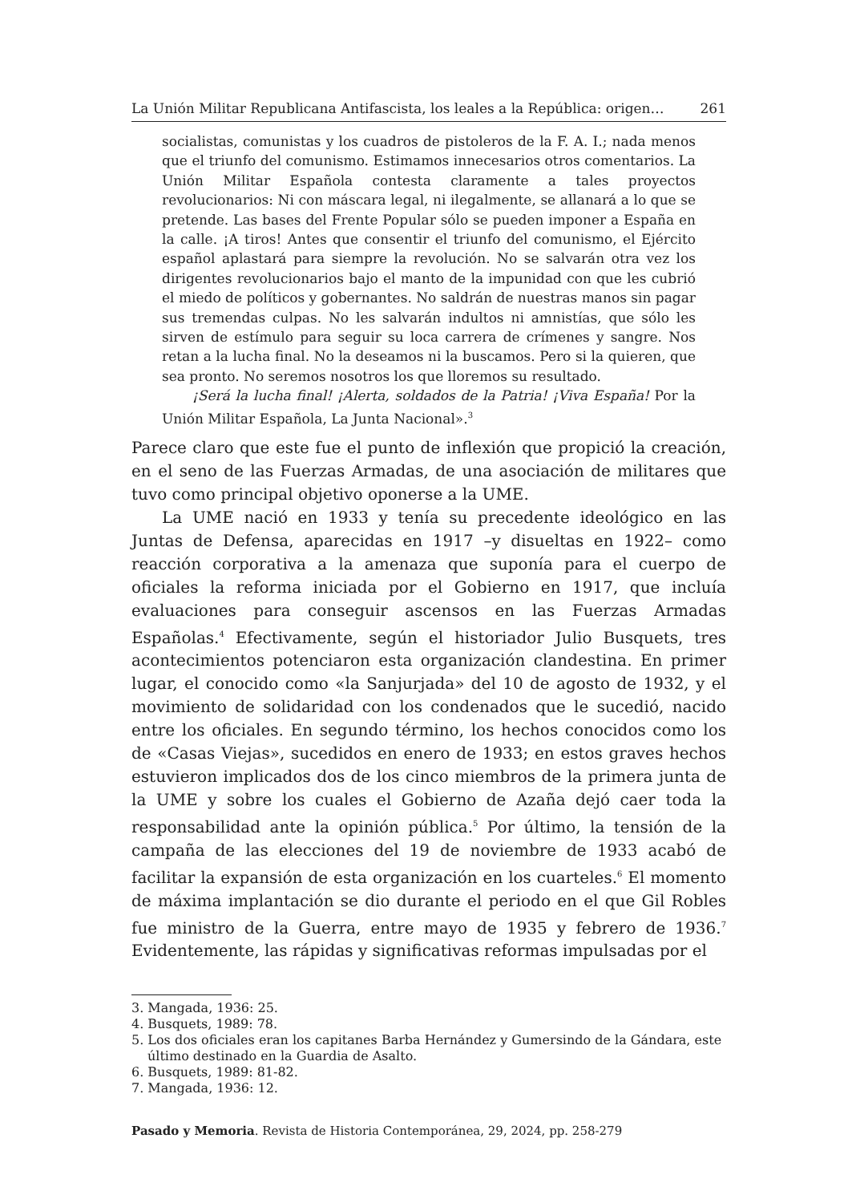La Unión Militar Republicana Antifascista, los leales a la República: origen… 261
socialistas, comunistas y los cuadros de pistoleros de la F. A. I.; nada menos que el triunfo del comunismo. Estimamos innecesarios otros comentarios. La Unión Militar Española contesta claramente a tales proyectos revolucionarios: Ni con máscara legal, ni ilegalmente, se allanará a lo que se pretende. Las bases del Frente Popular sólo se pueden imponer a España en la calle. ¡A tiros! Antes que consentir el triunfo del comunismo, el Ejército español aplastará para siempre la revolución. No se salvarán otra vez los dirigentes revolucionarios bajo el manto de la impunidad con que les cubrió el miedo de políticos y gobernantes. No saldrán de nuestras manos sin pagar sus tremendas culpas. No les salvarán indultos ni amnistías, que sólo les sirven de estímulo para seguir su loca carrera de crímenes y sangre. Nos retan a la lucha final. No la deseamos ni la buscamos. Pero si la quieren, que sea pronto. No seremos nosotros los que lloremos su resultado.
¡Será la lucha final! ¡Alerta, soldados de la Patria! ¡Viva España! Por la Unión Militar Española, La Junta Nacional».<sup>3</sup>
Parece claro que este fue el punto de inflexión que propició la creación, en el seno de las Fuerzas Armadas, de una asociación de militares que tuvo como principal objetivo oponerse a la UME.
La UME nació en 1933 y tenía su precedente ideológico en las Juntas de Defensa, aparecidas en 1917 –y disueltas en 1922– como reacción corporativa a la amenaza que suponía para el cuerpo de oficiales la reforma iniciada por el Gobierno en 1917, que incluía evaluaciones para conseguir ascensos en las Fuerzas Armadas Españolas.<sup>4</sup> Efectivamente, según el historiador Julio Busquets, tres acontecimientos potenciaron esta organización clandestina. En primer lugar, el conocido como «la Sanjurjada» del 10 de agosto de 1932, y el movimiento de solidaridad con los condenados que le sucedió, nacido entre los oficiales. En segundo término, los hechos conocidos como los de «Casas Viejas», sucedidos en enero de 1933; en estos graves hechos estuvieron implicados dos de los cinco miembros de la primera junta de la UME y sobre los cuales el Gobierno de Azaña dejó caer toda la responsabilidad ante la opinión pública.<sup>5</sup> Por último, la tensión de la campaña de las elecciones del 19 de noviembre de 1933 acabó de facilitar la expansión de esta organización en los cuarteles.<sup>6</sup> El momento de máxima implantación se dio durante el periodo en el que Gil Robles fue ministro de la Guerra, entre mayo de 1935 y febrero de 1936.<sup>7</sup> Evidentemente, las rápidas y significativas reformas impulsadas por el
3. Mangada, 1936: 25.
4. Busquets, 1989: 78.
5. Los dos oficiales eran los capitanes Barba Hernández y Gumersindo de la Gándara, este último destinado en la Guardia de Asalto.
6. Busquets, 1989: 81-82.
7. Mangada, 1936: 12.
Pasado y Memoria. Revista de Historia Contemporánea, 29, 2024, pp. 258-279